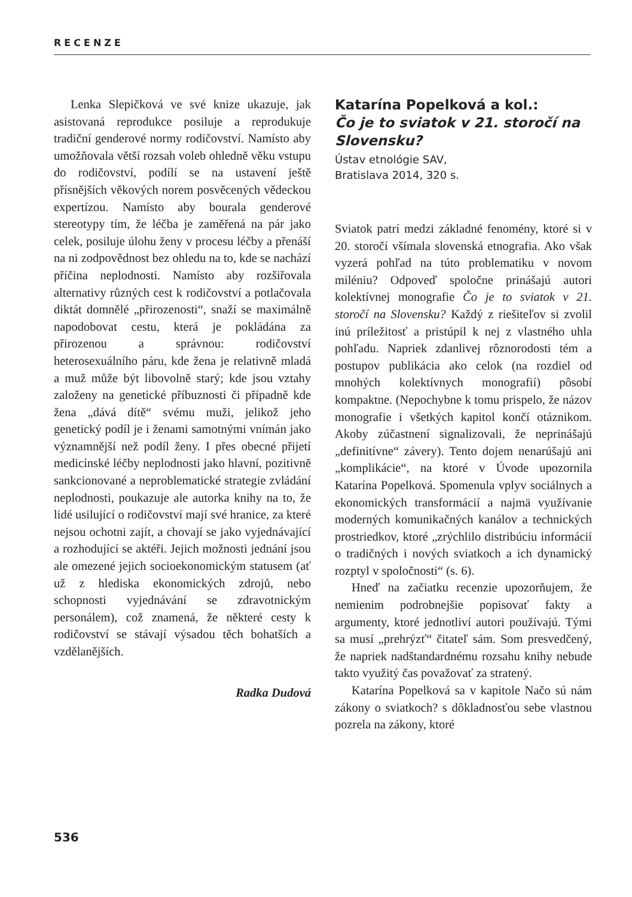RECENZE
Lenka Slepičková ve své knize ukazuje, jak asistovaná reprodukce posiluje a reprodukuje tradiční genderové normy rodičovství. Namísto aby umožňovala větší rozsah voleb ohledně věku vstupu do rodičovství, podílí se na ustavení ještě přísnějších věkových norem posvěcených vědeckou expertízou. Namísto aby bourala genderové stereotypy tím, že léčba je zaměřená na pár jako celek, posiluje úlohu ženy v procesu léčby a přenáší na ni zodpovědnost bez ohledu na to, kde se nachází příčina neplodnosti. Namísto aby rozšiřovala alternativy různých cest k rodičovství a potlačovala diktát domnělé „přirozenosti“, snaží se maximálně napodobovat cestu, která je pokládána za přirozenou a správnou: rodičovství heterosexuálního páru, kde žena je relativně mladá a muž může být libovolně starý; kde jsou vztahy založeny na genetické příbuznosti či případně kde žena „dává dítě“ svému muži, jelikož jeho genetický podíl je i ženami samotnými vnímán jako významnější než podíl ženy. I přes obecné přijetí medicínské léčby neplodnosti jako hlavní, pozitivně sankcionované a neproblematické strategie zvládání neplodnosti, poukazuje ale autorka knihy na to, že lidé usilující o rodičovství mají své hranice, za které nejsou ochotni zajít, a chovají se jako vyjednávající a rozhodující se aktéři. Jejich možnosti jednání jsou ale omezené jejich socioekonomickým statusem (ať už z hlediska ekonomických zdrojů, nebo schopnosti vyjednávání se zdravotnickým personálem), což znamená, že některé cesty k rodičovství se stávají výsadou těch bohatších a vzdělanějších.
Radka Dudová
Katarína Popelková a kol.:
Čo je to sviatok v 21. storočí na Slovensku?
Ústav etnológie SAV,
Bratislava 2014, 320 s.
Sviatok patrí medzi základné fenomény, ktoré si v 20. storočí všímala slovenská etnografia. Ako však vyzerá pohľad na túto problematiku v novom miléniu? Odpoveď spoločne prinášajú autori kolektívnej monografie Čo je to sviatok v 21. storočí na Slovensku? Každý z riešiteľov si zvolil inú príležitosť a pristúpil k nej z vlastného uhla pohľadu. Napriek zdanlivej rôznorodosti tém a postupov publikácia ako celok (na rozdiel od mnohých kolektívnych monografií) pôsobí kompaktne. (Nepochybne k tomu prispelo, že názov monografie i všetkých kapitol končí otáznikom. Akoby zúčastnení signalizovali, že neprinášajú „definitívne“ závery). Tento dojem nenarúšajú ani „komplikácie“, na ktoré v Úvode upozornila Katarína Popelková. Spomenula vplyv sociálnych a ekonomických transformácií a najmä využívanie moderných komunikačných kanálov a technických prostriedkov, ktoré „zrýchlilo distribúciu informácií o tradičných i nových sviatkoch a ich dynamický rozptyl v spoločnosti“ (s. 6).
Hneď na začiatku recenzie upozorňujem, že nemienim podrobnejšie popisovať fakty a argumenty, ktoré jednotliví autori používajú. Tými sa musí „prehrýzť“ čitateľ sám. Som presvedčený, že napriek nadštandardnému rozsahu knihy nebude takto využitý čas považovať za stratený.
Katarína Popelková sa v kapitole Načo sú nám zákony o sviatkoch? s dôkladnosťou sebe vlastnou pozrela na zákony, ktoré
536